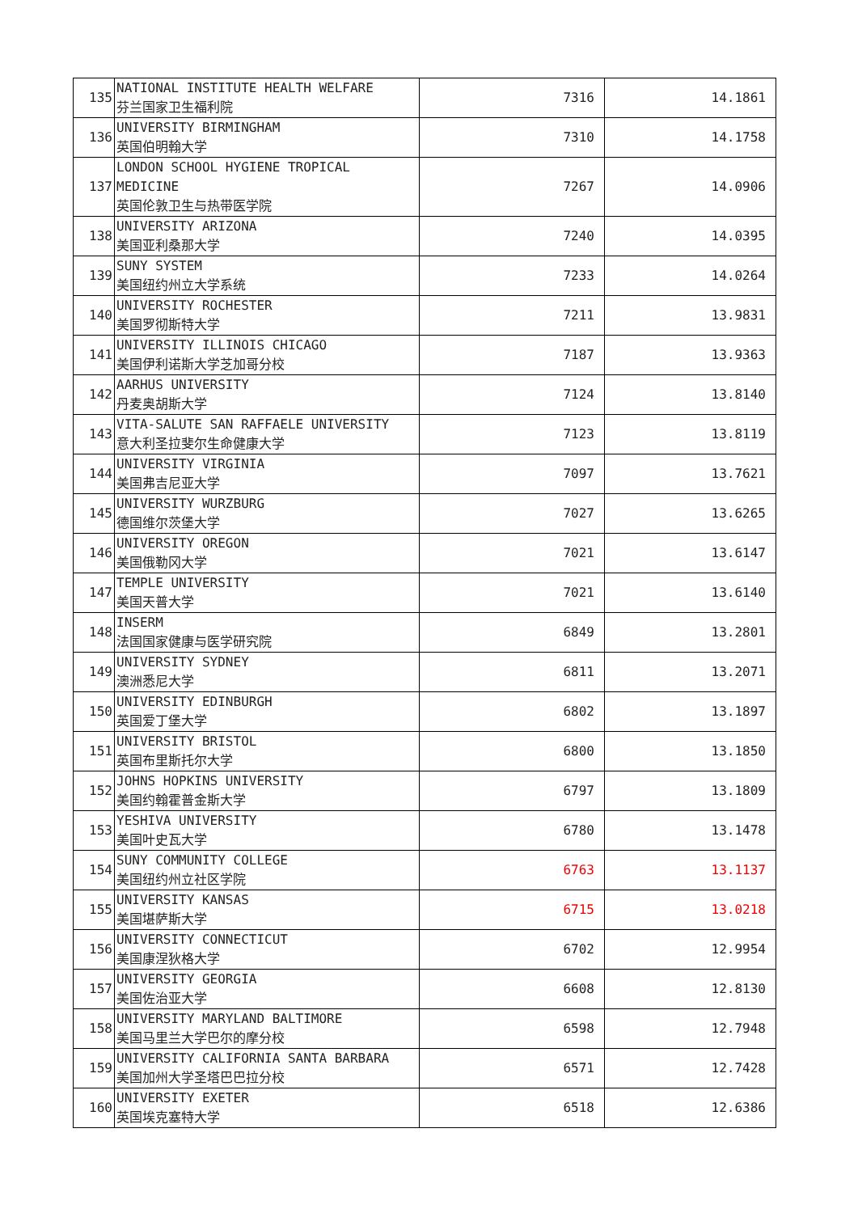| 135 | NATIONAL INSTITUTE HEALTH WELFARE 芬兰国家卫生福利院 | 7316 | 14.1861 |
| 136 | UNIVERSITY BIRMINGHAM 英国伯明翰大学 | 7310 | 14.1758 |
| 137 | LONDON SCHOOL HYGIENE TROPICAL MEDICINE 英国伦敦卫生与热带医学院 | 7267 | 14.0906 |
| 138 | UNIVERSITY ARIZONA 美国亚利桑那大学 | 7240 | 14.0395 |
| 139 | SUNY SYSTEM 美国纽约州立大学系统 | 7233 | 14.0264 |
| 140 | UNIVERSITY ROCHESTER 美国罗彻斯特大学 | 7211 | 13.9831 |
| 141 | UNIVERSITY ILLINOIS CHICAGO 美国伊利诺斯大学芝加哥分校 | 7187 | 13.9363 |
| 142 | AARHUS UNIVERSITY 丹麦奥胡斯大学 | 7124 | 13.8140 |
| 143 | VITA-SALUTE SAN RAFFAELE UNIVERSITY 意大利圣拉斐尔生命健康大学 | 7123 | 13.8119 |
| 144 | UNIVERSITY VIRGINIA 美国弗吉尼亚大学 | 7097 | 13.7621 |
| 145 | UNIVERSITY WURZBURG 德国维尔茨堡大学 | 7027 | 13.6265 |
| 146 | UNIVERSITY OREGON 美国俄勒冈大学 | 7021 | 13.6147 |
| 147 | TEMPLE UNIVERSITY 美国天普大学 | 7021 | 13.6140 |
| 148 | INSERM 法国国家健康与医学研究院 | 6849 | 13.2801 |
| 149 | UNIVERSITY SYDNEY 澳洲悉尼大学 | 6811 | 13.2071 |
| 150 | UNIVERSITY EDINBURGH 英国爱丁堡大学 | 6802 | 13.1897 |
| 151 | UNIVERSITY BRISTOL 英国布里斯托尔大学 | 6800 | 13.1850 |
| 152 | JOHNS HOPKINS UNIVERSITY 美国约翰霍普金斯大学 | 6797 | 13.1809 |
| 153 | YESHIVA UNIVERSITY 美国叶史瓦大学 | 6780 | 13.1478 |
| 154 | SUNY COMMUNITY COLLEGE 美国纽约州立社区学院 | 6763 | 13.1137 |
| 155 | UNIVERSITY KANSAS 美国堪萨斯大学 | 6715 | 13.0218 |
| 156 | UNIVERSITY CONNECTICUT 美国康涅狄格大学 | 6702 | 12.9954 |
| 157 | UNIVERSITY GEORGIA 美国佐治亚大学 | 6608 | 12.8130 |
| 158 | UNIVERSITY MARYLAND BALTIMORE 美国马里兰大学巴尔的摩分校 | 6598 | 12.7948 |
| 159 | UNIVERSITY CALIFORNIA SANTA BARBARA 美国加州大学圣塔巴巴拉分校 | 6571 | 12.7428 |
| 160 | UNIVERSITY EXETER 英国埃克塞特大学 | 6518 | 12.6386 |